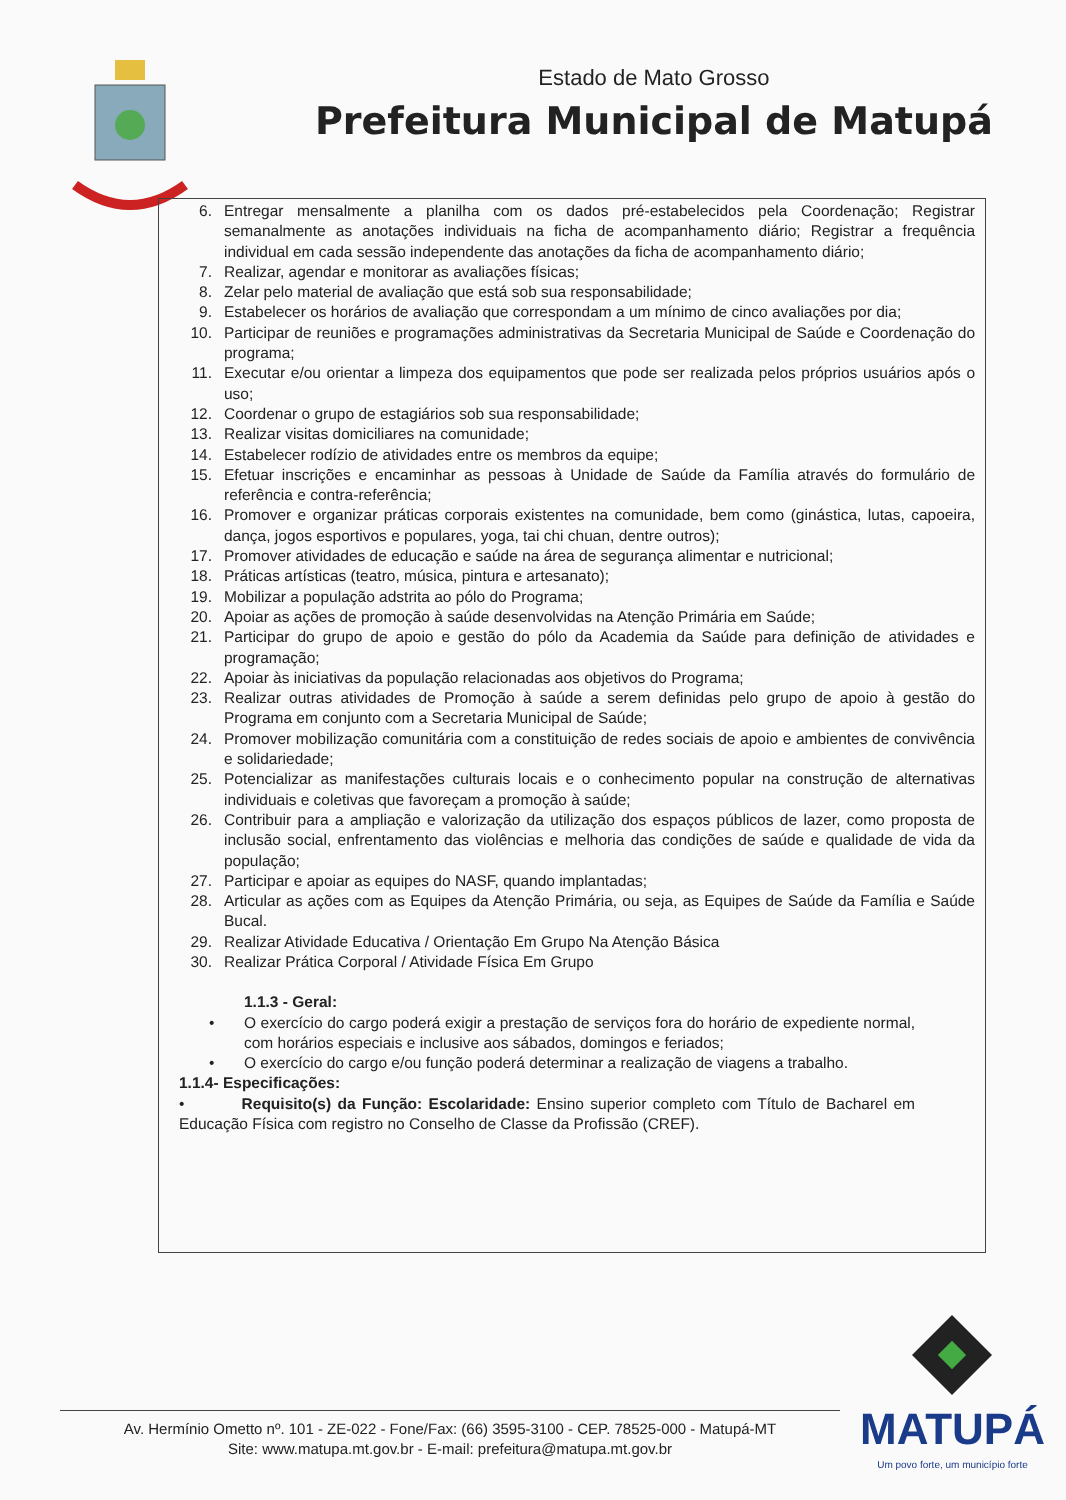Estado de Mato Grosso
Prefeitura Municipal de Matupá
6. Entregar mensalmente a planilha com os dados pré-estabelecidos pela Coordenação; Registrar semanalmente as anotações individuais na ficha de acompanhamento diário; Registrar a frequência individual em cada sessão independente das anotações da ficha de acompanhamento diário;
7. Realizar, agendar e monitorar as avaliações físicas;
8. Zelar pelo material de avaliação que está sob sua responsabilidade;
9. Estabelecer os horários de avaliação que correspondam a um mínimo de cinco avaliações por dia;
10. Participar de reuniões e programações administrativas da Secretaria Municipal de Saúde e Coordenação do programa;
11. Executar e/ou orientar a limpeza dos equipamentos que pode ser realizada pelos próprios usuários após o uso;
12. Coordenar o grupo de estagiários sob sua responsabilidade;
13. Realizar visitas domiciliares na comunidade;
14. Estabelecer rodízio de atividades entre os membros da equipe;
15. Efetuar inscrições e encaminhar as pessoas à Unidade de Saúde da Família através do formulário de referência e contra-referência;
16. Promover e organizar práticas corporais existentes na comunidade, bem como (ginástica, lutas, capoeira, dança, jogos esportivos e populares, yoga, tai chi chuan, dentre outros);
17. Promover atividades de educação e saúde na área de segurança alimentar e nutricional;
18. Práticas artísticas (teatro, música, pintura e artesanato);
19. Mobilizar a população adstrita ao pólo do Programa;
20. Apoiar as ações de promoção à saúde desenvolvidas na Atenção Primária em Saúde;
21. Participar do grupo de apoio e gestão do pólo da Academia da Saúde para definição de atividades e programação;
22. Apoiar às iniciativas da população relacionadas aos objetivos do Programa;
23. Realizar outras atividades de Promoção à saúde a serem definidas pelo grupo de apoio à gestão do Programa em conjunto com a Secretaria Municipal de Saúde;
24. Promover mobilização comunitária com a constituição de redes sociais de apoio e ambientes de convivência e solidariedade;
25. Potencializar as manifestações culturais locais e o conhecimento popular na construção de alternativas individuais e coletivas que favoreçam a promoção à saúde;
26. Contribuir para a ampliação e valorização da utilização dos espaços públicos de lazer, como proposta de inclusão social, enfrentamento das violências e melhoria das condições de saúde e qualidade de vida da população;
27. Participar e apoiar as equipes do NASF, quando implantadas;
28. Articular as ações com as Equipes da Atenção Primária, ou seja, as Equipes de Saúde da Família e Saúde Bucal.
29. Realizar Atividade Educativa / Orientação Em Grupo Na Atenção Básica
30. Realizar Prática Corporal / Atividade Física Em Grupo
1.1.3 - Geral:
• O exercício do cargo poderá exigir a prestação de serviços fora do horário de expediente normal, com horários especiais e inclusive aos sábados, domingos e feriados;
• O exercício do cargo e/ou função poderá determinar a realização de viagens a trabalho.
1.1.4- Especificações:
• Requisito(s) da Função: Escolaridade: Ensino superior completo com Título de Bacharel em Educação Física com registro no Conselho de Classe da Profissão (CREF).
Av. Hermínio Ometto nº. 101 - ZE-022 - Fone/Fax: (66) 3595-3100 - CEP. 78525-000 - Matupá-MT
Site: www.matupa.mt.gov.br - E-mail: prefeitura@matupa.mt.gov.br
MATUPÁ
Um povo forte, um município forte